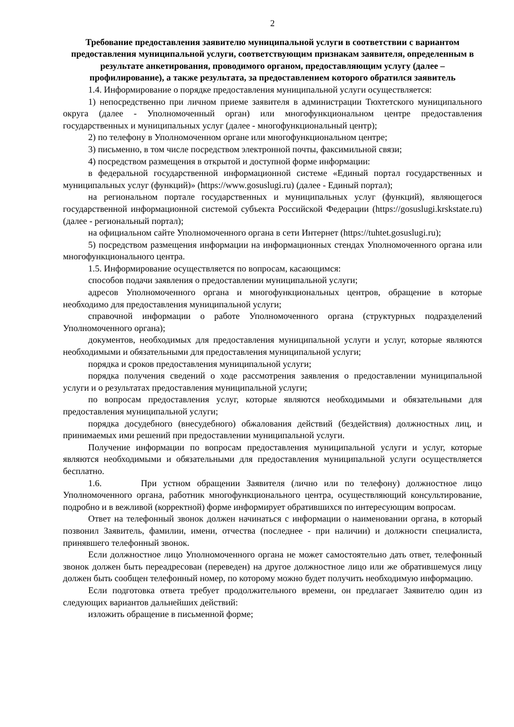2
Требование предоставления заявителю муниципальной услуги в соответствии с вариантом предоставления муниципальной услуги, соответствующим признакам заявителя, определенным в результате анкетирования, проводимого органом, предоставляющим услугу (далее – профилирование), а также результата, за предоставлением которого обратился заявитель
1.4. Информирование о порядке предоставления муниципальной услуги осуществляется:
1) непосредственно при личном приеме заявителя в администрации Тюхтетского муниципального округа (далее - Уполномоченный орган) или многофункциональном центре предоставления государственных и муниципальных услуг (далее - многофункциональный центр);
2) по телефону в Уполномоченном органе или многофункциональном центре;
3) письменно, в том числе посредством электронной почты, факсимильной связи;
4) посредством размещения в открытой и доступной форме информации:
в федеральной государственной информационной системе «Единый портал государственных и муниципальных услуг (функций)» (https://www.gosuslugi.ru) (далее - Единый портал);
на региональном портале государственных и муниципальных услуг (функций), являющегося государственной информационной системой субъекта Российской Федерации (https://gosuslugi.krskstate.ru) (далее - региональный портал);
на официальном сайте Уполномоченного органа в сети Интернет (https://tuhtet.gosuslugi.ru);
5) посредством размещения информации на информационных стендах Уполномоченного органа или многофункционального центра.
1.5. Информирование осуществляется по вопросам, касающимся:
способов подачи заявления о предоставлении муниципальной услуги;
адресов Уполномоченного органа и многофункциональных центров, обращение в которые необходимо для предоставления муниципальной услуги;
справочной информации о работе Уполномоченного органа (структурных подразделений Уполномоченного органа);
документов, необходимых для предоставления муниципальной услуги и услуг, которые являются необходимыми и обязательными для предоставления муниципальной услуги;
порядка и сроков предоставления муниципальной услуги;
порядка получения сведений о ходе рассмотрения заявления о предоставлении муниципальной услуги и о результатах предоставления муниципальной услуги;
по вопросам предоставления услуг, которые являются необходимыми и обязательными для предоставления муниципальной услуги;
порядка досудебного (внесудебного) обжалования действий (бездействия) должностных лиц, и принимаемых ими решений при предоставлении муниципальной услуги.
Получение информации по вопросам предоставления муниципальной услуги и услуг, которые являются необходимыми и обязательными для предоставления муниципальной услуги осуществляется бесплатно.
1.6. При устном обращении Заявителя (лично или по телефону) должностное лицо Уполномоченного органа, работник многофункционального центра, осуществляющий консультирование, подробно и в вежливой (корректной) форме информирует обратившихся по интересующим вопросам.
Ответ на телефонный звонок должен начинаться с информации о наименовании органа, в который позвонил Заявитель, фамилии, имени, отчества (последнее - при наличии) и должности специалиста, принявшего телефонный звонок.
Если должностное лицо Уполномоченного органа не может самостоятельно дать ответ, телефонный звонок должен быть переадресован (переведен) на другое должностное лицо или же обратившемуся лицу должен быть сообщен телефонный номер, по которому можно будет получить необходимую информацию.
Если подготовка ответа требует продолжительного времени, он предлагает Заявителю один из следующих вариантов дальнейших действий:
изложить обращение в письменной форме;